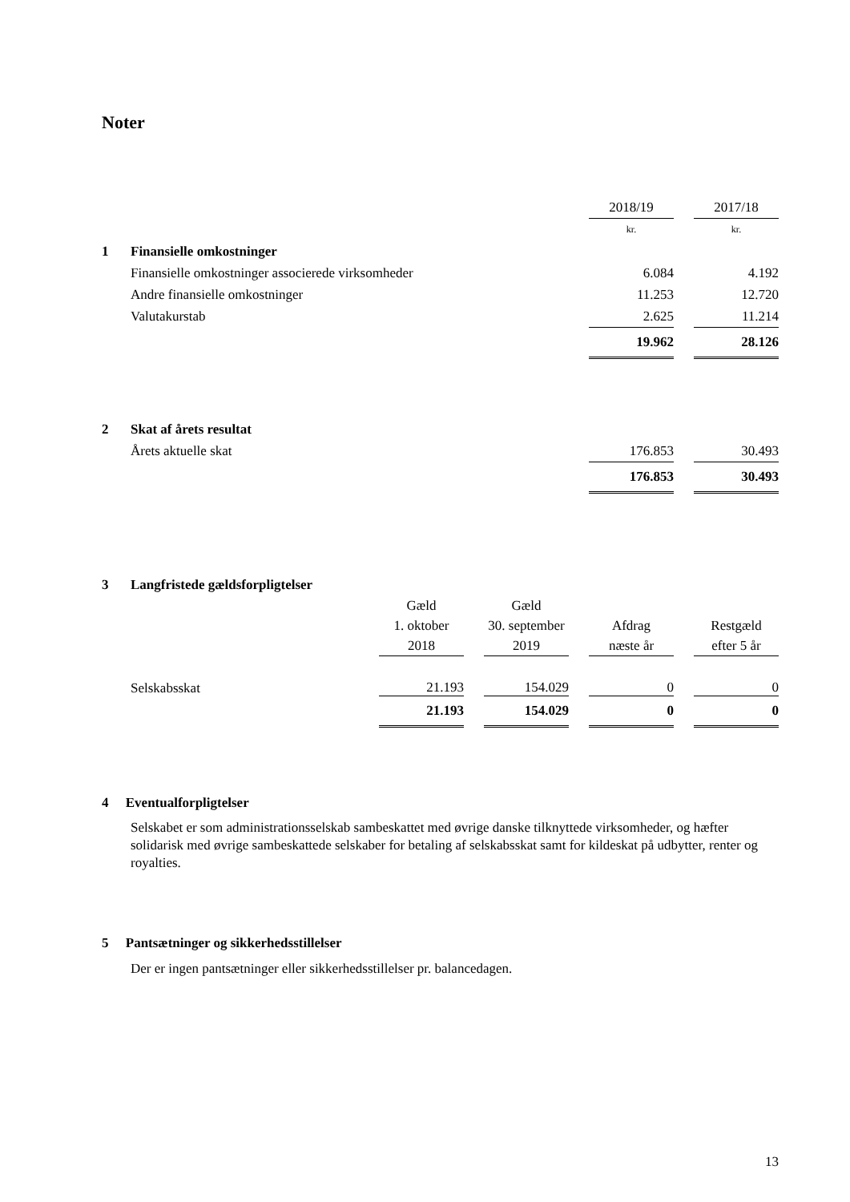Noter
| | | 2018/19 | | 2017/18 |
| | | kr. | | kr. |
| 1 | Finansielle omkostninger | | | |
| | Finansielle omkostninger associerede virksomheder | 6.084 | | 4.192 |
| | Andre finansielle omkostninger | 11.253 | | 12.720 |
| | Valutakurstab | 2.625 | | 11.214 |
| | | 19.962 | | 28.126 |
| 2 | Skat af årets resultat | | | |
| | Årets aktuelle skat | 176.853 | | 30.493 |
| | | 176.853 | | 30.493 |
| 3 | Langfristede gældsforpligtelser | | | | | | | |
| | | Gæld 1. oktober 2018 | | Gæld 30. september 2019 | | Afdrag næste år | | Restgæld efter 5 år |
| | Selskabsskat | 21.193 | | 154.029 | | 0 | | 0 |
| | | 21.193 | | 154.029 | | 0 | | 0 |
4 Eventualforpligtelser
Selskabet er som administrationsselskab sambeskattet med øvrige danske tilknyttede virksomheder, og hæfter solidarisk med øvrige sambeskattede selskaber for betaling af selskabsskat samt for kildeskat på udbytter, renter og royalties.
5 Pantsætninger og sikkerhedsstillelser
Der er ingen pantsætninger eller sikkerhedsstillelser pr. balancedagen.
13